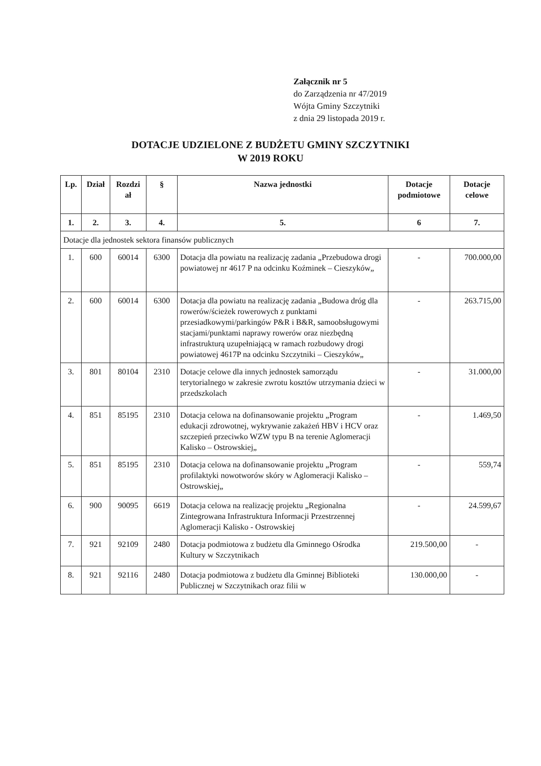Załącznik nr 5
do Zarządzenia nr 47/2019
Wójta Gminy Szczytniki
z dnia 29 listopada 2019 r.
DOTACJE UDZIELONE Z BUDŻETU GMINY SZCZYTNIKI
W 2019 ROKU
| Lp. | Dział | Rozdzi ał | § | Nazwa jednostki | Dotacje podmiotowe | Dotacje celowe |
| --- | --- | --- | --- | --- | --- | --- |
| 1. | 2. | 3. | 4. | 5. | 6 | 7. |
| Dotacje dla jednostek sektora finansów publicznych | | | | | | |
| 1. | 600 | 60014 | 6300 | Dotacja dla powiatu na realizację zadania „Przebudowa drogi powiatowej nr 4617 P na odcinku Koźminek – Cieszyków„ | - | 700.000,00 |
| 2. | 600 | 60014 | 6300 | Dotacja dla powiatu na realizację zadania „Budowa dróg dla rowerów/ścieżek rowerowych z punktami przesiadkowymi/parkingów P&R i B&R, samoobsługowymi stacjami/punktami naprawy rowerów oraz niezbędną infrastrukturą uzupełniającą w ramach rozbudowy drogi powiatowej 4617P na odcinku Szczytniki – Cieszyków„ | - | 263.715,00 |
| 3. | 801 | 80104 | 2310 | Dotacje celowe dla innych jednostek samorządu terytorialnego w zakresie zwrotu kosztów utrzymania dzieci w przedszkolach | - | 31.000,00 |
| 4. | 851 | 85195 | 2310 | Dotacja celowa na dofinansowanie projektu „Program edukacji zdrowotnej, wykrywanie zakażeń HBV i HCV oraz szczepień przeciwko WZW typu B na terenie Aglomeracji Kalisko – Ostrowskiej„ | - | 1.469,50 |
| 5. | 851 | 85195 | 2310 | Dotacja celowa na dofinansowanie projektu „Program profilaktyki nowotworów skóry w Aglomeracji Kalisko – Ostrowskiej„ | - | 559,74 |
| 6. | 900 | 90095 | 6619 | Dotacja celowa na realizację projektu „Regionalna Zintegrowana Infrastruktura Informacji Przestrzennej Aglomeracji Kalisko - Ostrowskiej | - | 24.599,67 |
| 7. | 921 | 92109 | 2480 | Dotacja podmiotowa z budżetu dla Gminnego Ośrodka Kultury w Szczytnikach | 219.500,00 | - |
| 8. | 921 | 92116 | 2480 | Dotacja podmiotowa z budżetu dla Gminnej Biblioteki Publicznej w Szczytnikach oraz filii w | 130.000,00 | - |